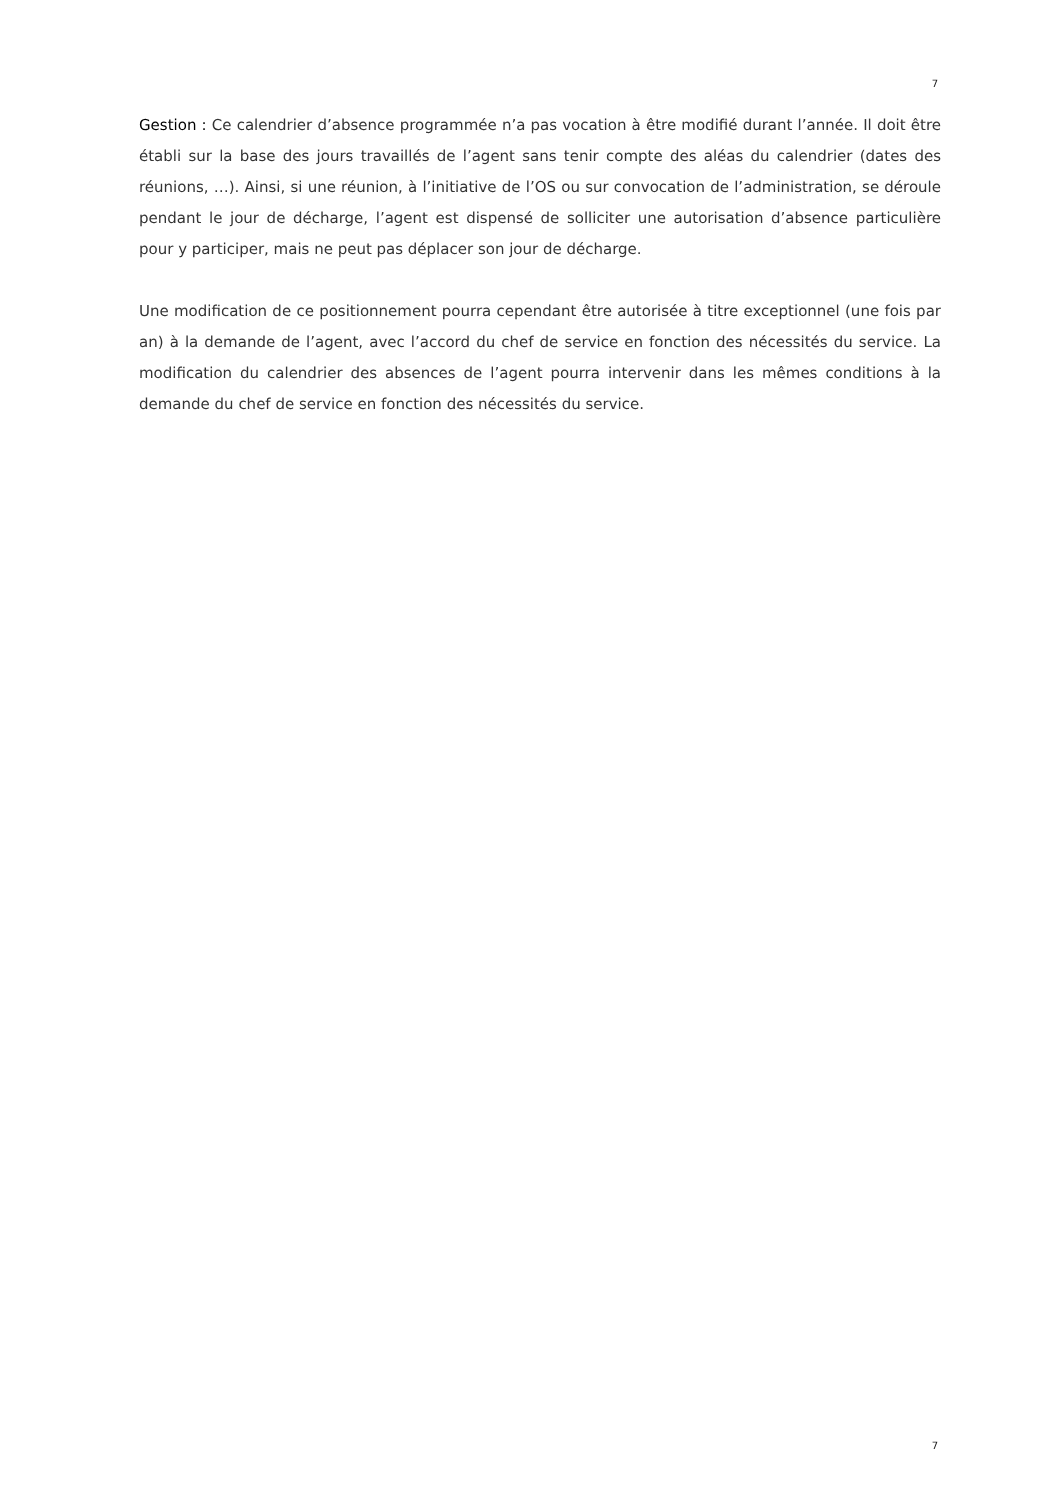7
Gestion : Ce calendrier d’absence programmée n’a pas vocation à être modifié durant l’année. Il doit être établi sur la base des jours travaillés de l’agent sans tenir compte des aléas du calendrier (dates des réunions, …). Ainsi, si une réunion, à l’initiative de l’OS ou sur convocation de l’administration, se déroule pendant le jour de décharge, l’agent est dispensé de solliciter une autorisation d’absence particulière pour y participer, mais ne peut pas déplacer son jour de décharge.
Une modification de ce positionnement pourra cependant être autorisée à titre exceptionnel (une fois par an) à la demande de l’agent, avec l’accord du chef de service en fonction des nécessités du service. La modification du calendrier des absences de l’agent pourra intervenir dans les mêmes conditions à la demande du chef de service en fonction des nécessités du service.
7